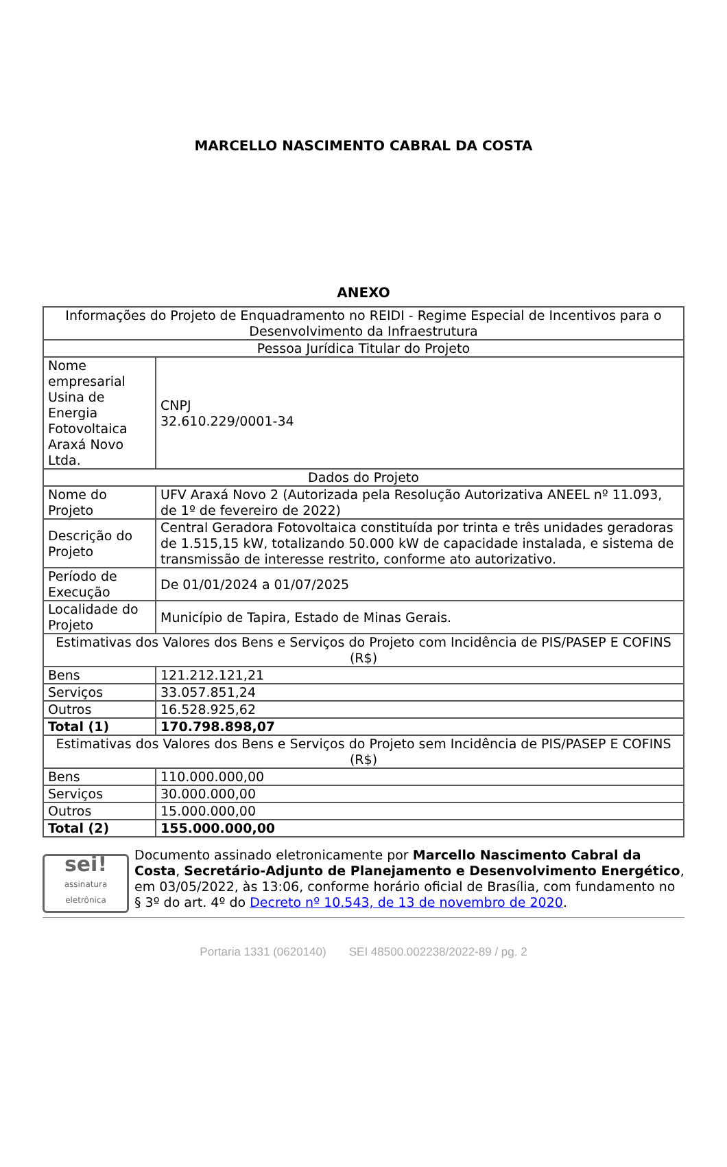MARCELLO NASCIMENTO CABRAL DA COSTA
ANEXO
| Informações do Projeto de Enquadramento no REIDI - Regime Especial de Incentivos para o Desenvolvimento da Infraestrutura | |
| Pessoa Jurídica Titular do Projeto | |
| Nome empresarial Usina de Energia Fotovoltaica Araxá Novo Ltda. | CNPJ 32.610.229/0001-34 |
| Dados do Projeto | |
| Nome do Projeto | UFV Araxá Novo 2 (Autorizada pela Resolução Autorizativa ANEEL nº 11.093, de 1º de fevereiro de 2022) |
| Descrição do Projeto | Central Geradora Fotovoltaica constituída por trinta e três unidades geradoras de 1.515,15 kW, totalizando 50.000 kW de capacidade instalada, e sistema de transmissão de interesse restrito, conforme ato autorizativo. |
| Período de Execução | De 01/01/2024 a 01/07/2025 |
| Localidade do Projeto | Município de Tapira, Estado de Minas Gerais. |
| Estimativas dos Valores dos Bens e Serviços do Projeto com Incidência de PIS/PASEP E COFINS (R$) | |
| Bens | 121.212.121,21 |
| Serviços | 33.057.851,24 |
| Outros | 16.528.925,62 |
| Total (1) | 170.798.898,07 |
| Estimativas dos Valores dos Bens e Serviços do Projeto sem Incidência de PIS/PASEP E COFINS (R$) | |
| Bens | 110.000.000,00 |
| Serviços | 30.000.000,00 |
| Outros | 15.000.000,00 |
| Total (2) | 155.000.000,00 |
sei!
assinatura eletrônica
Documento assinado eletronicamente por Marcello Nascimento Cabral da Costa, Secretário-Adjunto de Planejamento e Desenvolvimento Energético, em 03/05/2022, às 13:06, conforme horário oficial de Brasília, com fundamento no § 3º do art. 4º do Decreto nº 10.543, de 13 de novembro de 2020.
Portaria 1331 (0620140) SEI 48500.002238/2022-89 / pg. 2